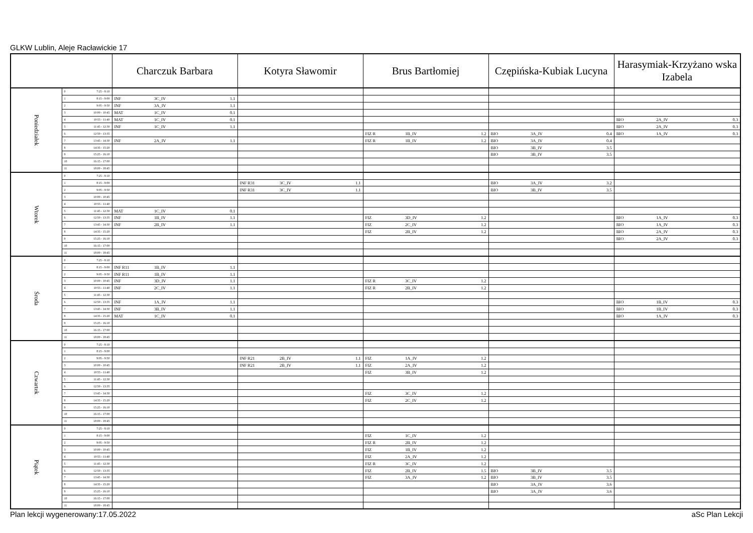GLKW Lublin, Aleje Racławickie 17
| | | | Charczuk Barbara | | | Kotyra Sławomir | | | Brus Bartłomiej | | | Czępińska-Kubiak Lucyna | | | Harasymiak-Krzyżano wska Izabela | | |
| --- | --- | --- | --- | --- | --- | --- | --- | --- | --- | --- | --- | --- | --- | --- | --- | --- | --- |
| Poniedziałek | 0 | 7:25 - 8:10 | | | | | | | | | | | | | | | |
| | 1 | 8:15 - 9:00 | INF | 3C_IV | 1.1 | | | | | | | | | | | | |
| | 2 | 9:05 - 9:50 | INF | 3A_IV | 1.1 | | | | | | | | | | | | |
| | 3 | 10:00 - 10:45 | MAT | 1C_IV | 0.1 | | | | | | | | | | | | |
| | 4 | 10:55 - 11:40 | MAT | 1C_IV | 0.1 | | | | | | | | | | BIO | 2A_IV | 0.3 |
| | 5 | 11:45 - 12:30 | INF | 1C_IV | 1.1 | | | | | | | | | | BIO | 2A_IV | 0.3 |
| | 6 | 12:50 - 13:35 | | | | | | | FIZ R | 1B_IV | 1.2 | BIO | 3A_IV | 0.4 | BIO | 1A_IV | 0.3 |
| | 7 | 13:45 - 14:30 | INF | 2A_IV | 1.1 | | | | FIZ R | 1B_IV | 1.2 | BIO | 3A_IV | 0.4 | | | |
| | 8 | 14:35 - 15:20 | | | | | | | | | | BIO | 3B_IV | 3.5 | | | |
| | 9 | 15:25 - 16:10 | | | | | | | | | | BIO | 3B_IV | 3.5 | | | |
| | 10 | 16:15 - 17:00 | | | | | | | | | | | | | | | |
| | 11 | 18:00 - 18:45 | | | | | | | | | | | | | | | |
| Wtorek | 0 | 7:25 - 8:10 | | | | | | | | | | | | | | | |
| | 1 | 8:15 - 9:00 | | | | INF R31 | 3C_IV | 1.1 | | | | BIO | 3A_IV | 3.2 | | | |
| | 2 | 9:05 - 9:50 | | | | INF R31 | 3C_IV | 1.1 | | | | BIO | 3B_IV | 3.5 | | | |
| | 3 | 10:00 - 10:45 | | | | | | | | | | | | | | | |
| | 4 | 10:55 - 11:40 | | | | | | | | | | | | | | | |
| | 5 | 11:45 - 12:30 | MAT | 1C_IV | 0.1 | | | | | | | | | | | | |
| | 6 | 12:50 - 13:35 | INF | 1B_IV | 1.1 | | | | FIZ | 3D_IV | 1.2 | | | | BIO | 1A_IV | 0.3 |
| | 7 | 13:45 - 14:30 | INF | 2B_IV | 1.1 | | | | FIZ | 2C_IV | 1.2 | | | | BIO | 1A_IV | 0.3 |
| | 8 | 14:35 - 15:20 | | | | | | | FIZ | 2B_IV | 1.2 | | | | BIO | 2A_IV | 0.3 |
| | 9 | 15:25 - 16:10 | | | | | | | | | | | | | BIO | 2A_IV | 0.3 |
| | 10 | 16:15 - 17:00 | | | | | | | | | | | | | | | |
| | 11 | 18:00 - 18:45 | | | | | | | | | | | | | | | |
| Środa | 0 | 7:25 - 8:10 | | | | | | | | | | | | | | | |
| | 1 | 8:15 - 9:00 | INF R11 | 1B_IV | 1.1 | | | | | | | | | | | | |
| | 2 | 9:05 - 9:50 | INF R11 | 1B_IV | 1.1 | | | | | | | | | | | | |
| | 3 | 10:00 - 10:45 | INF | 3D_IV | 1.1 | | | | FIZ R | 3C_IV | 1.2 | | | | | | |
| | 4 | 10:55 - 11:40 | INF | 2C_IV | 1.1 | | | | FIZ R | 2B_IV | 1.2 | | | | | | |
| | 5 | 11:45 - 12:30 | | | | | | | | | | | | | | | |
| | 6 | 12:50 - 13:35 | INF | 1A_IV | 1.1 | | | | | | | | | | BIO | 1B_IV | 0.3 |
| | 7 | 13:45 - 14:30 | INF | 3B_IV | 1.1 | | | | | | | | | | BIO | 1B_IV | 0.3 |
| | 8 | 14:35 - 15:20 | MAT | 1C_IV | 0.1 | | | | | | | | | | BIO | 1A_IV | 0.3 |
| | 9 | 15:25 - 16:10 | | | | | | | | | | | | | | | |
| | 10 | 16:15 - 17:00 | | | | | | | | | | | | | | | |
| | 11 | 18:00 - 18:45 | | | | | | | | | | | | | | | |
| Czwartek | 0 | 7:25 - 8:10 | | | | | | | | | | | | | | | |
| | 1 | 8:15 - 9:00 | | | | | | | | | | | | | | | |
| | 2 | 9:05 - 9:50 | | | | INF R21 | 2B_IV | 1.1 | FIZ | 1A_IV | 1.2 | | | | | | |
| | 3 | 10:00 - 10:45 | | | | INF R21 | 2B_IV | 1.1 | FIZ | 2A_IV | 1.2 | | | | | | |
| | 4 | 10:55 - 11:40 | | | | | | | FIZ | 3B_IV | 1.2 | | | | | | |
| | 5 | 11:45 - 12:30 | | | | | | | | | | | | | | | |
| | 6 | 12:50 - 13:35 | | | | | | | | | | | | | | | |
| | 7 | 13:45 - 14:30 | | | | | | | FIZ | 3C_IV | 1.2 | | | | | | |
| | 8 | 14:35 - 15:20 | | | | | | | FIZ | 2C_IV | 1.2 | | | | | | |
| | 9 | 15:25 - 16:10 | | | | | | | | | | | | | | | |
| | 10 | 16:15 - 17:00 | | | | | | | | | | | | | | | |
| | 11 | 18:00 - 18:45 | | | | | | | | | | | | | | | |
| Piątek | 0 | 7:25 - 8:10 | | | | | | | | | | | | | | | |
| | 1 | 8:15 - 9:00 | | | | | | | FIZ | 1C_IV | 1.2 | | | | | | |
| | 2 | 9:05 - 9:50 | | | | | | | FIZ R | 2B_IV | 1.2 | | | | | | |
| | 3 | 10:00 - 10:45 | | | | | | | FIZ | 1B_IV | 1.2 | | | | | | |
| | 4 | 10:55 - 11:40 | | | | | | | FIZ | 2A_IV | 1.2 | | | | | | |
| | 5 | 11:45 - 12:30 | | | | | | | FIZ R | 3C_IV | 1.2 | | | | | | |
| | 6 | 12:50 - 13:35 | | | | | | | FIZ | 2B_IV | 1.5 | BIO | 3B_IV | 3.5 | | | |
| | 7 | 13:45 - 14:30 | | | | | | | FIZ | 3A_IV | 1.2 | BIO | 3B_IV | 3.5 | | | |
| | 8 | 14:35 - 15:20 | | | | | | | | | | BIO | 3A_IV | 3.6 | | | |
| | 9 | 15:25 - 16:10 | | | | | | | | | | BIO | 3A_IV | 3.6 | | | |
| | 10 | 16:15 - 17:00 | | | | | | | | | | | | | | | |
| | 11 | 18:00 - 18:45 | | | | | | | | | | | | | | | |
Plan lekcji wygenerowany:17.05.2022 aSc Plan Lekcji